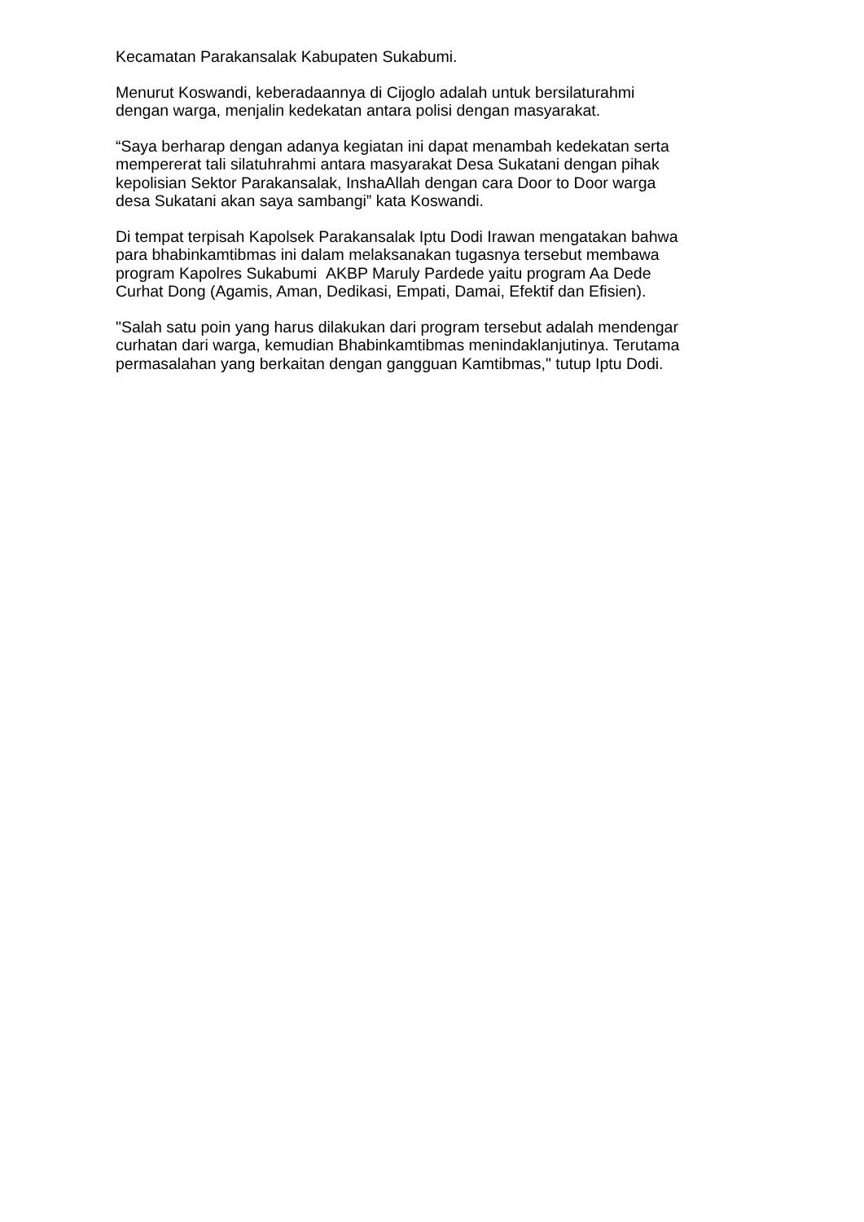Kecamatan Parakansalak Kabupaten Sukabumi.
Menurut Koswandi, keberadaannya di Cijoglo adalah untuk bersilaturahmi
dengan warga, menjalin kedekatan antara polisi dengan masyarakat.
“Saya berharap dengan adanya kegiatan ini dapat menambah kedekatan serta
mempererat tali silatuhrahmi antara masyarakat Desa Sukatani dengan pihak
kepolisian Sektor Parakansalak, InshaAllah dengan cara Door to Door warga
desa Sukatani akan saya sambangi” kata Koswandi.
Di tempat terpisah Kapolsek Parakansalak Iptu Dodi Irawan mengatakan bahwa
para bhabinkamtibmas ini dalam melaksanakan tugasnya tersebut membawa
program Kapolres Sukabumi AKBP Maruly Pardede yaitu program Aa Dede
Curhat Dong (Agamis, Aman, Dedikasi, Empati, Damai, Efektif dan Efisien).
"Salah satu poin yang harus dilakukan dari program tersebut adalah mendengar
curhatan dari warga, kemudian Bhabinkamtibmas menindaklanjutinya. Terutama
permasalahan yang berkaitan dengan gangguan Kamtibmas," tutup Iptu Dodi.